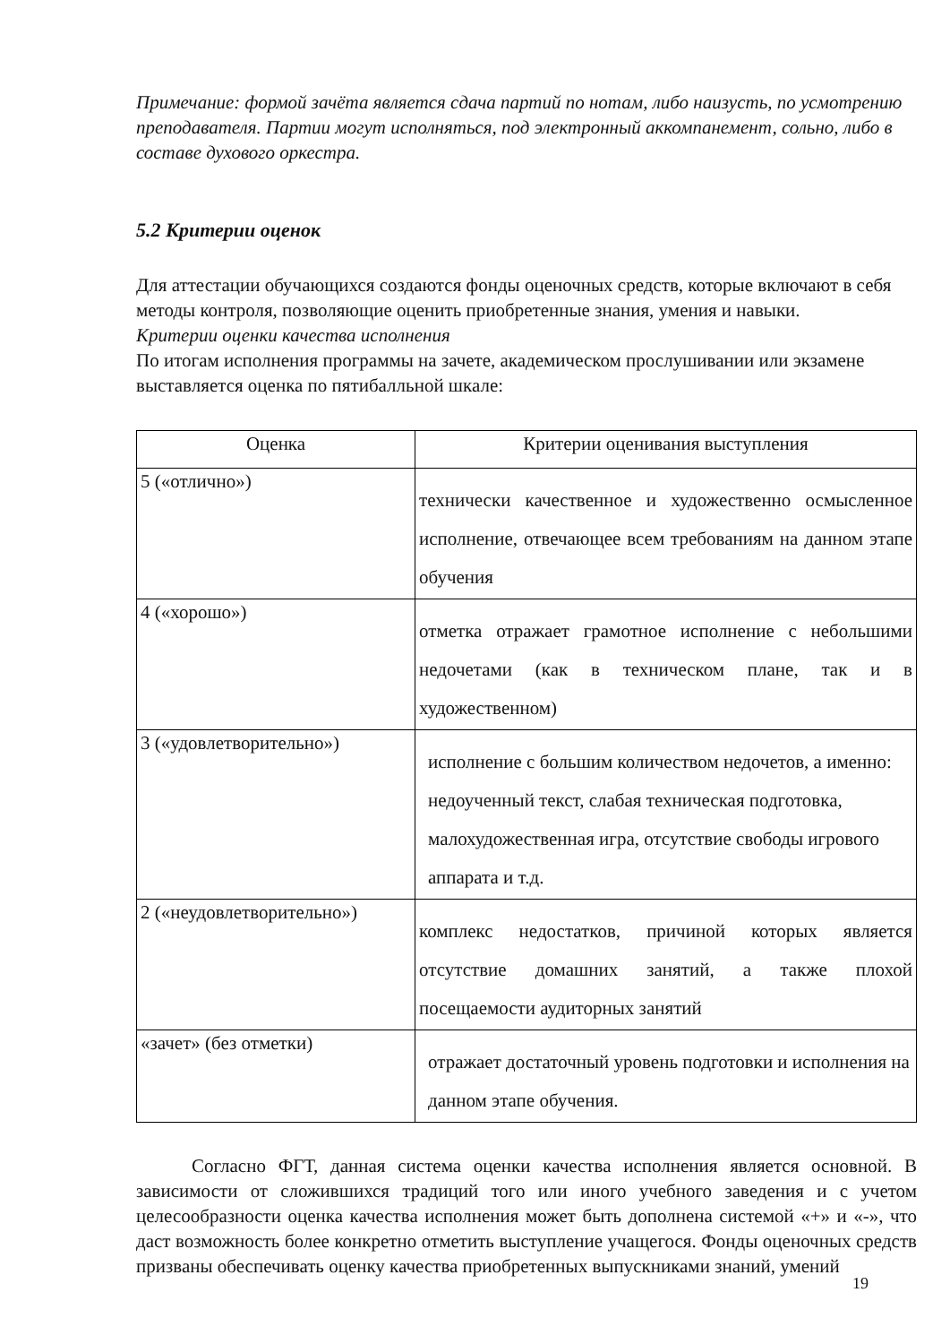Примечание: формой зачёта является сдача партий по нотам, либо наизусть, по усмотрению преподавателя. Партии могут исполняться, под электронный аккомпанемент, сольно, либо в составе духового оркестра.
5.2 Критерии оценок
Для аттестации обучающихся создаются фонды оценочных средств, которые включают в себя методы контроля, позволяющие оценить приобретенные знания, умения и навыки.
Критерии оценки качества исполнения
По итогам исполнения программы на зачете, академическом прослушивании или экзамене выставляется оценка по пятибалльной шкале:
| Оценка | Критерии оценивания выступления |
| --- | --- |
| 5 («отлично») | технически качественное и художественно осмысленное исполнение, отвечающее всем требованиям на данном этапе обучения |
| 4 («хорошо») | отметка отражает грамотное исполнение с небольшими недочетами (как в техническом плане, так и в художественном) |
| 3 («удовлетворительно») | исполнение с большим количеством недочетов, а именно: недоученный текст, слабая техническая подготовка, малохудожественная игра, отсутствие свободы игрового аппарата и т.д. |
| 2 («неудовлетворительно») | комплекс недостатков, причиной которых является отсутствие домашних занятий, а также плохой посещаемости аудиторных занятий |
| «зачет» (без отметки) | отражает достаточный уровень подготовки и исполнения на данном этапе обучения. |
Согласно ФГТ, данная система оценки качества исполнения является основной. В зависимости от сложившихся традиций того или иного учебного заведения и с учетом целесообразности оценка качества исполнения может быть дополнена системой «+» и «-», что даст возможность более конкретно отметить выступление учащегося. Фонды оценочных средств призваны обеспечивать оценку качества приобретенных выпускниками знаний, умений
19